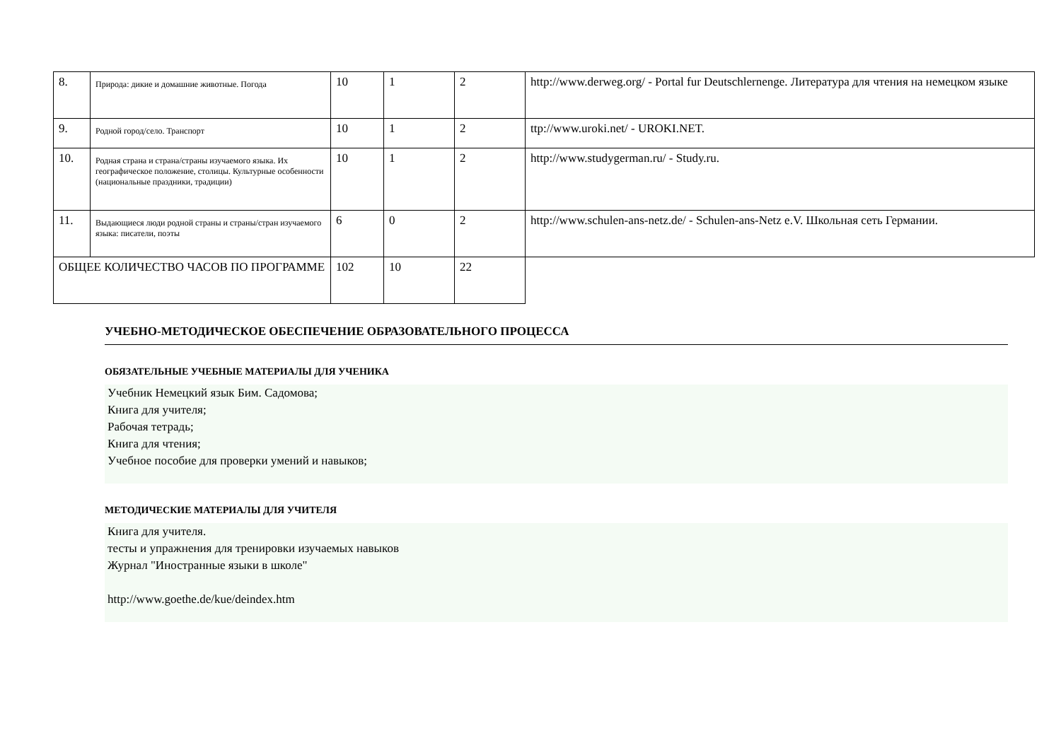| 8. | Природа: дикие и домашние животные. Погода | 10 | 1 | 2 | http://www.derweg.org/ - Portal fur Deutschlernenge. Литература для чтения на немецком языке |
| 9. | Родной город/село. Транспорт | 10 | 1 | 2 | ttp://www.uroki.net/ - UROKI.NET. |
| 10. | Родная страна и страна/страны изучаемого языка. Их географическое положение, столицы. Культурные особенности (национальные праздники, традиции) | 10 | 1 | 2 | http://www.studygerman.ru/ - Study.ru. |
| 11. | Выдающиеся люди родной страны и страны/стран изучаемого языка: писатели, поэты | 6 | 0 | 2 | http://www.schulen-ans-netz.de/ - Schulen-ans-Netz e.V. Школьная сеть Германии. |
| ОБЩЕЕ КОЛИЧЕСТВО ЧАСОВ ПО ПРОГРАММЕ | | 102 | 10 | 22 | |
УЧЕБНО-МЕТОДИЧЕСКОЕ ОБЕСПЕЧЕНИЕ ОБРАЗОВАТЕЛЬНОГО ПРОЦЕССА
ОБЯЗАТЕЛЬНЫЕ УЧЕБНЫЕ МАТЕРИАЛЫ ДЛЯ УЧЕНИКА
Учебник Немецкий язык Бим. Садомова;
Книга для учителя;
Рабочая тетрадь;
Книга для чтения;
Учебное пособие для проверки умений и навыков;
МЕТОДИЧЕСКИЕ МАТЕРИАЛЫ ДЛЯ УЧИТЕЛЯ
Книга для учителя.
тесты и упражнения для тренировки изучаемых навыков
Журнал "Иностранные языки в школе"
http://www.goethe.de/kue/deindex.htm